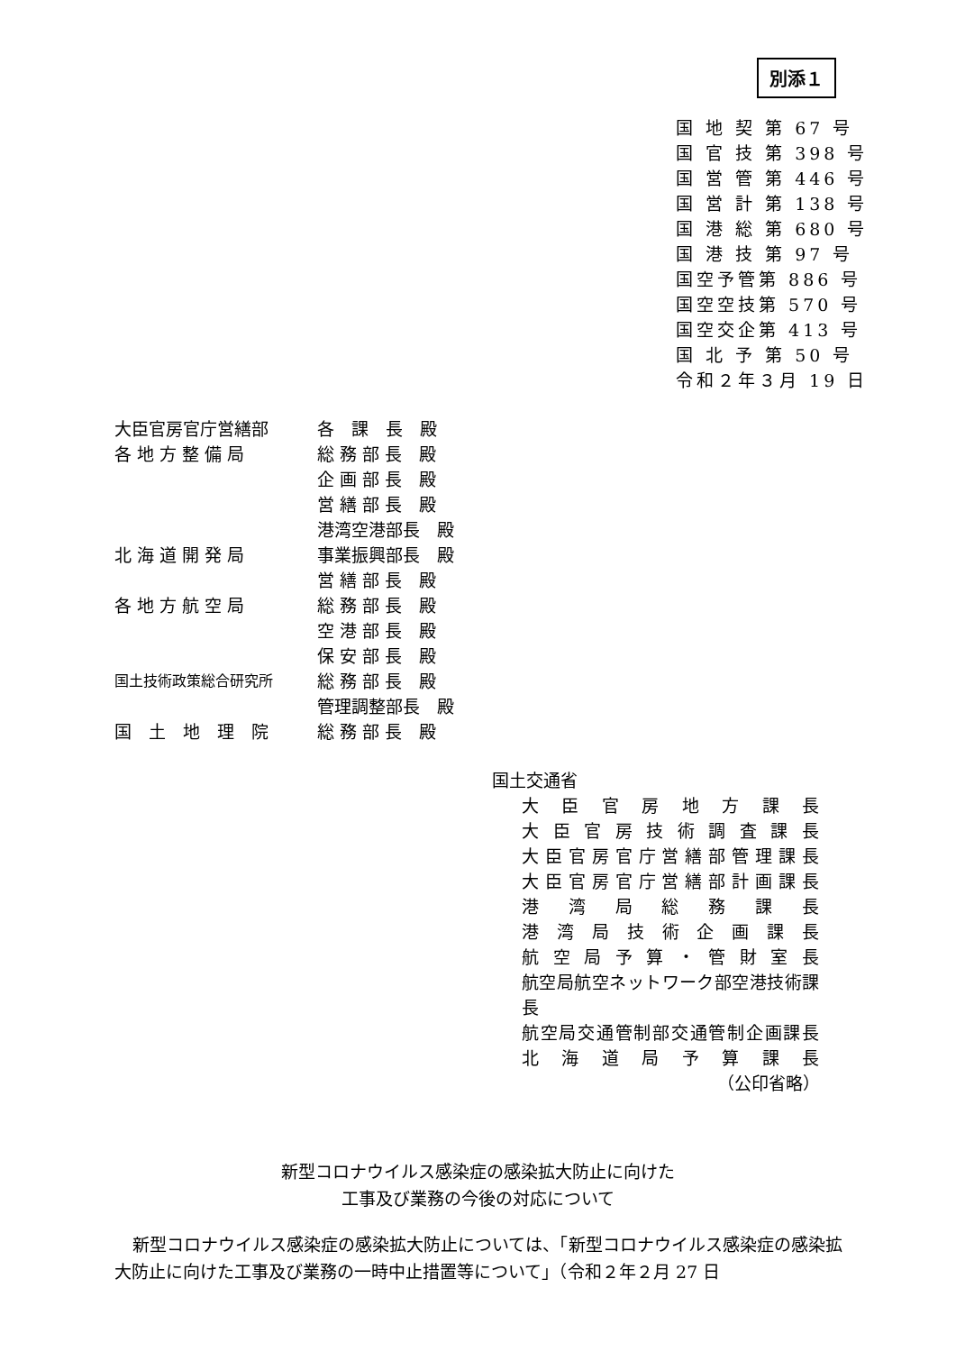別添１
国 地 契 第 67 号
国 官 技 第 398 号
国 営 管 第 446 号
国 営 計 第 138 号
国 港 総 第 680 号
国 港 技 第 97 号
国空予管第 886 号
国空空技第 570 号
国空交企第 413 号
国 北 予 第 50 号
令和２年３月 19 日
大臣官房官庁営繕部 各　課　長　殿
各 地 方 整 備 局 総 務 部 長　殿
企 画 部 長　殿
営 繕 部 長　殿
港湾空港部長　殿
北 海 道 開 発 局 事業振興部長　殿
営 繕 部 長　殿
各 地 方 航 空 局 総 務 部 長　殿
空 港 部 長　殿
保 安 部 長　殿
国土技術政策総合研究所 総 務 部 長　殿
管理調整部長　殿
国　土　地　理　院 総 務 部 長　殿
国土交通省
大臣官房地方課長
大臣官房技術調査課長
大臣官房官庁営繕部管理課長
大臣官房官庁営繕部計画課長
港湾局総務課長
港湾局技術企画課長
航空局予算・管財室長
航空局航空ネットワーク部空港技術課長
航空局交通管制部交通管制企画課長
北海道局予算課長
（公印省略）
新型コロナウイルス感染症の感染拡大防止に向けた
工事及び業務の今後の対応について
新型コロナウイルス感染症の感染拡大防止については、「新型コロナウイルス感染症の感染拡大防止に向けた工事及び業務の一時中止措置等について」（令和２年２月 27 日